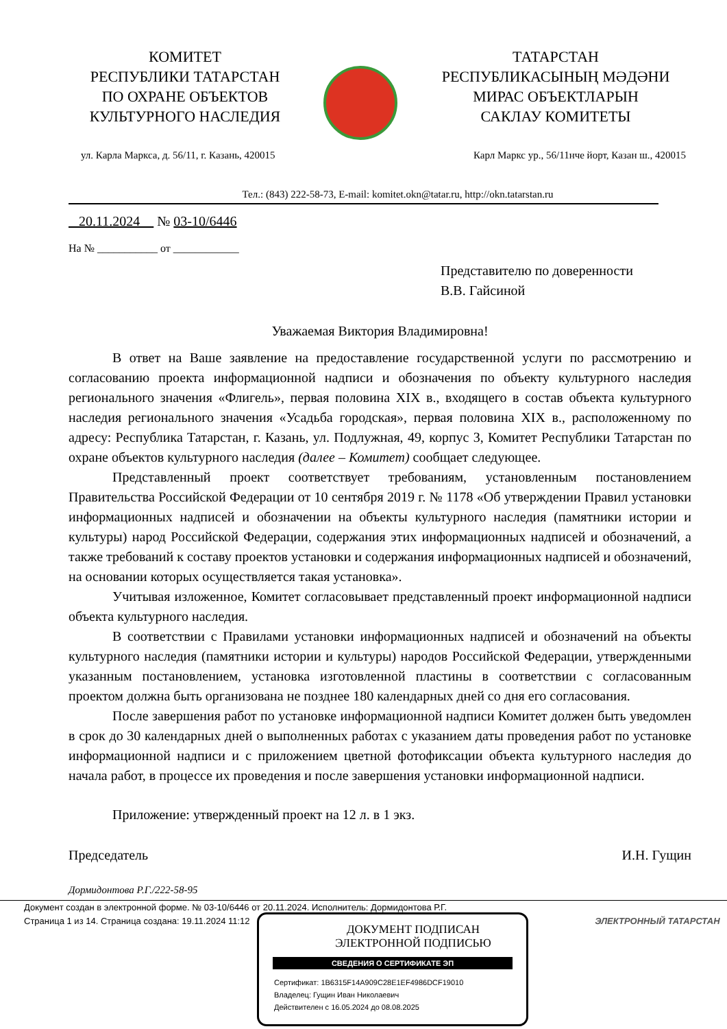КОМИТЕТ
РЕСПУБЛИКИ ТАТАРСТАН
ПО ОХРАНЕ ОБЪЕКТОВ
КУЛЬТУРНОГО НАСЛЕДИЯ
ТАТАРСТАН
РЕСПУБЛИКАСЫНЫҢ МӘДӘНИ
МИРАС ОБЪЕКТЛАРЫН
САКЛАУ КОМИТЕТЫ
ул. Карла Маркса, д. 56/11, г. Казань, 420015 Карл Маркс ур., 56/11нче йорт, Казан ш., 420015
Тел.: (843) 222-58-73, E-mail: komitet.okn@tatar.ru, http://okn.tatarstan.ru
20.11.2024 № 03-10/6446
На № ___________ от ____________
Представителю по доверенности
В.В. Гайсиной
Уважаемая Виктория Владимировна!
В ответ на Ваше заявление на предоставление государственной услуги по рассмотрению и согласованию проекта информационной надписи и обозначения по объекту культурного наследия регионального значения «Флигель», первая половина XIX в., входящего в состав объекта культурного наследия регионального значения «Усадьба городская», первая половина XIX в., расположенному по адресу: Республика Татарстан, г. Казань, ул. Подлужная, 49, корпус 3, Комитет Республики Татарстан по охране объектов культурного наследия (далее – Комитет) сообщает следующее.
Представленный проект соответствует требованиям, установленным постановлением Правительства Российской Федерации от 10 сентября 2019 г. № 1178 «Об утверждении Правил установки информационных надписей и обозначении на объекты культурного наследия (памятники истории и культуры) народ Российской Федерации, содержания этих информационных надписей и обозначений, а также требований к составу проектов установки и содержания информационных надписей и обозначений, на основании которых осуществляется такая установка».
Учитывая изложенное, Комитет согласовывает представленный проект информационной надписи объекта культурного наследия.
В соответствии с Правилами установки информационных надписей и обозначений на объекты культурного наследия (памятники истории и культуры) народов Российской Федерации, утвержденными указанным постановлением, установка изготовленной пластины в соответствии с согласованным проектом должна быть организована не позднее 180 календарных дней со дня его согласования.
После завершения работ по установке информационной надписи Комитет должен быть уведомлен в срок до 30 календарных дней о выполненных работах с указанием даты проведения работ по установке информационной надписи и с приложением цветной фотофиксации объекта культурного наследия до начала работ, в процессе их проведения и после завершения установки информационной надписи.
Приложение: утвержденный проект на 12 л. в 1 экз.
Председатель И.Н. Гущин
Дормидонтова Р.Г./222-58-95
Документ создан в электронной форме. № 03-10/6446 от 20.11.2024. Исполнитель: Дормидонтова Р.Г.
Страница 1 из 14. Страница создана: 19.11.2024 11:12 ЭЛЕКТРОННЫЙ ТАТАРСТАН
ДОКУМЕНТ ПОДПИСАН
ЭЛЕКТРОННОЙ ПОДПИСЬЮ
СВЕДЕНИЯ О СЕРТИФИКАТЕ ЭП
Сертификат: 1B6315F14A909C28E1EF4986DCF19010
Владелец: Гущин Иван Николаевич
Действителен с 16.05.2024 до 08.08.2025